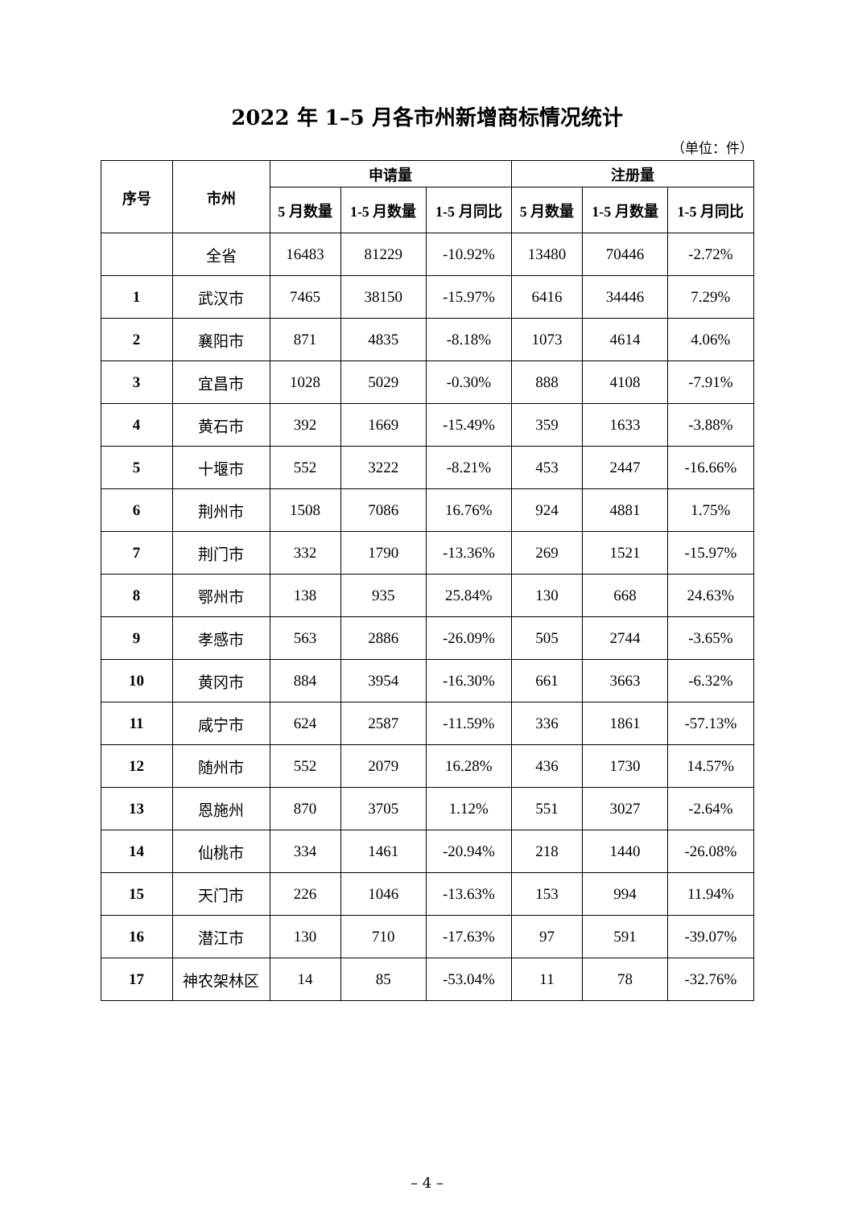2022 年 1–5 月各市州新增商标情况统计
（单位：件）
| 序号 | 市州 | 申请量 | | | 注册量 | | |
| --- | --- | --- | --- | --- | --- | --- | --- |
| | | 5 月数量 | 1-5 月数量 | 1-5 月同比 | 5 月数量 | 1-5 月数量 | 1-5 月同比 |
| | 全省 | 16483 | 81229 | -10.92% | 13480 | 70446 | -2.72% |
| 1 | 武汉市 | 7465 | 38150 | -15.97% | 6416 | 34446 | 7.29% |
| 2 | 襄阳市 | 871 | 4835 | -8.18% | 1073 | 4614 | 4.06% |
| 3 | 宜昌市 | 1028 | 5029 | -0.30% | 888 | 4108 | -7.91% |
| 4 | 黄石市 | 392 | 1669 | -15.49% | 359 | 1633 | -3.88% |
| 5 | 十堰市 | 552 | 3222 | -8.21% | 453 | 2447 | -16.66% |
| 6 | 荆州市 | 1508 | 7086 | 16.76% | 924 | 4881 | 1.75% |
| 7 | 荆门市 | 332 | 1790 | -13.36% | 269 | 1521 | -15.97% |
| 8 | 鄂州市 | 138 | 935 | 25.84% | 130 | 668 | 24.63% |
| 9 | 孝感市 | 563 | 2886 | -26.09% | 505 | 2744 | -3.65% |
| 10 | 黄冈市 | 884 | 3954 | -16.30% | 661 | 3663 | -6.32% |
| 11 | 咸宁市 | 624 | 2587 | -11.59% | 336 | 1861 | -57.13% |
| 12 | 随州市 | 552 | 2079 | 16.28% | 436 | 1730 | 14.57% |
| 13 | 恩施州 | 870 | 3705 | 1.12% | 551 | 3027 | -2.64% |
| 14 | 仙桃市 | 334 | 1461 | -20.94% | 218 | 1440 | -26.08% |
| 15 | 天门市 | 226 | 1046 | -13.63% | 153 | 994 | 11.94% |
| 16 | 潜江市 | 130 | 710 | -17.63% | 97 | 591 | -39.07% |
| 17 | 神农架林区 | 14 | 85 | -53.04% | 11 | 78 | -32.76% |
– 4 –